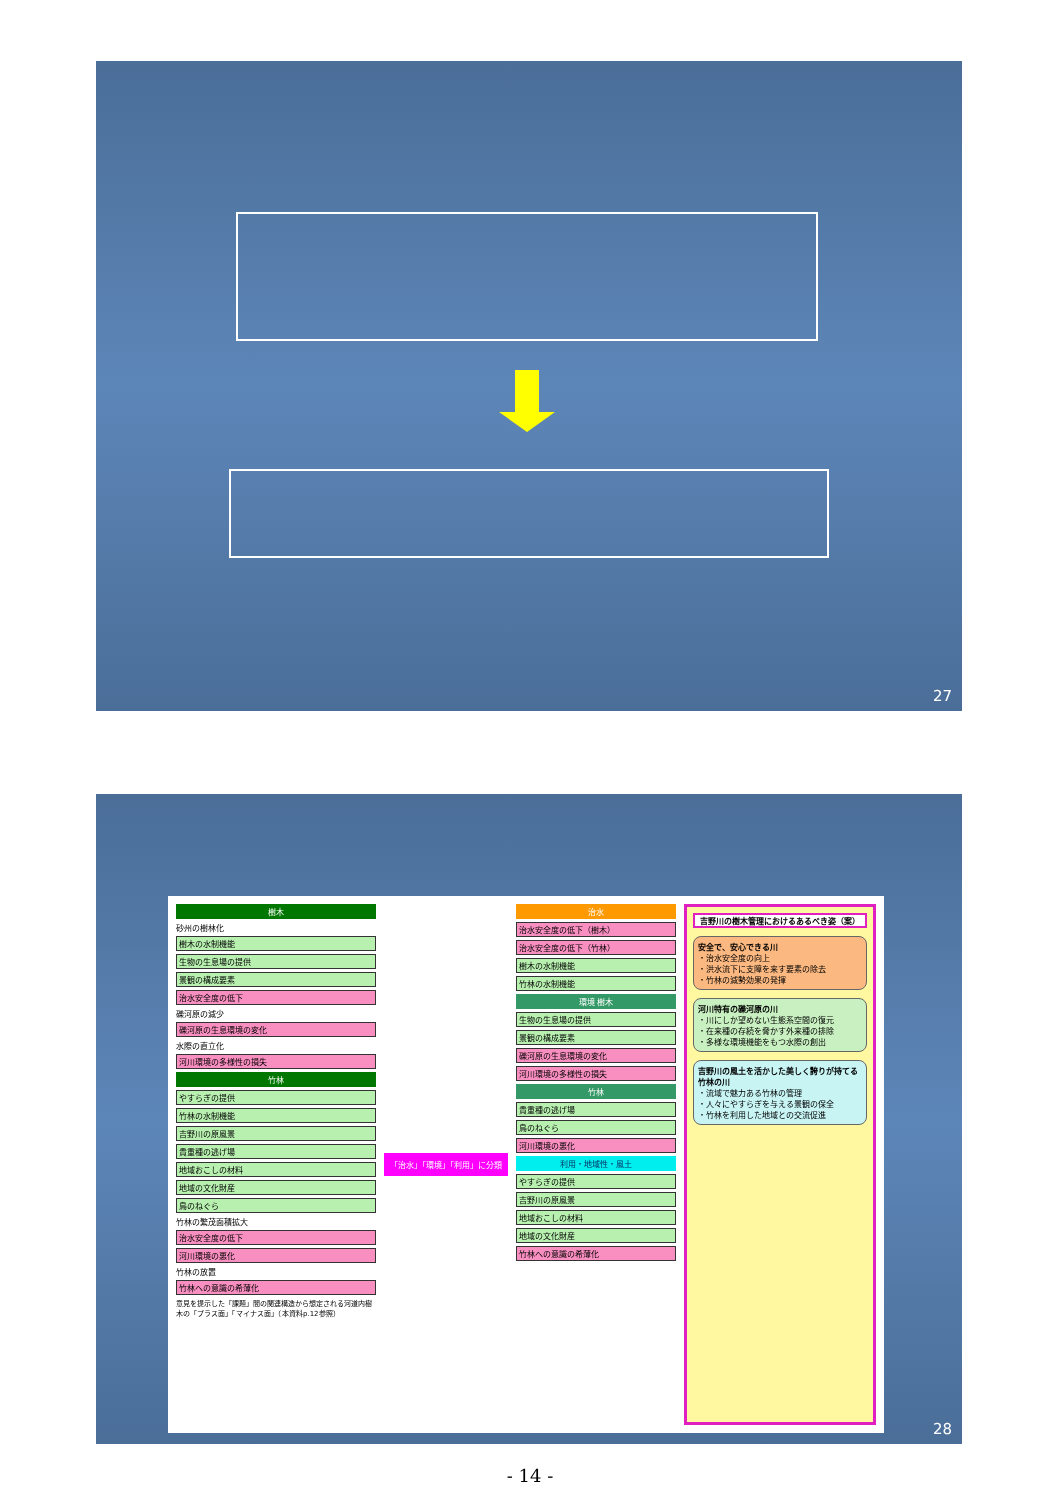27
樹木
砂州の樹林化
樹木の水制機能
生物の生息場の提供
景観の構成要素
治水安全度の低下
礫河原の減少
礫河原の生息環境の変化
水際の直立化
河川環境の多様性の損失
竹林
やすらぎの提供
竹林の水制機能
吉野川の原風景
貴重種の逃げ場
地域おこしの材料
地域の文化財産
鳥のねぐら
竹林の繁茂面積拡大
治水安全度の低下
河川環境の悪化
竹林の放置
竹林への意識の希薄化
意見を提示した「課題」間の関連構造から想定される河道内樹木の「プラス面」「マイナス面」（本資料p.12参照）
「治水」「環境」「利用」に分類
治水
治水安全度の低下（樹木）
治水安全度の低下（竹林）
樹木の水制機能
竹林の水制機能
環境 樹木
生物の生息場の提供
景観の構成要素
礫河原の生息環境の変化
河川環境の多様性の損失
竹林
貴重種の逃げ場
鳥のねぐら
河川環境の悪化
利用・地域性・風土
やすらぎの提供
吉野川の原風景
地域おこしの材料
地域の文化財産
竹林への意識の希薄化
吉野川の樹木管理におけるあるべき姿（案）
安全で、安心できる川
・治水安全度の向上
・洪水流下に支障を来す要素の除去
・竹林の減勢効果の発揮
河川特有の礫河原の川
・川にしか望めない生態系空間の復元
・在来種の存続を脅かす外来種の排除
・多様な環境機能をもつ水際の創出
吉野川の風土を活かした美しく誇りが持てる竹林の川
・流域で魅力ある竹林の管理
・人々にやすらぎを与える景観の保全
・竹林を利用した地域との交流促進
28
- 14 -